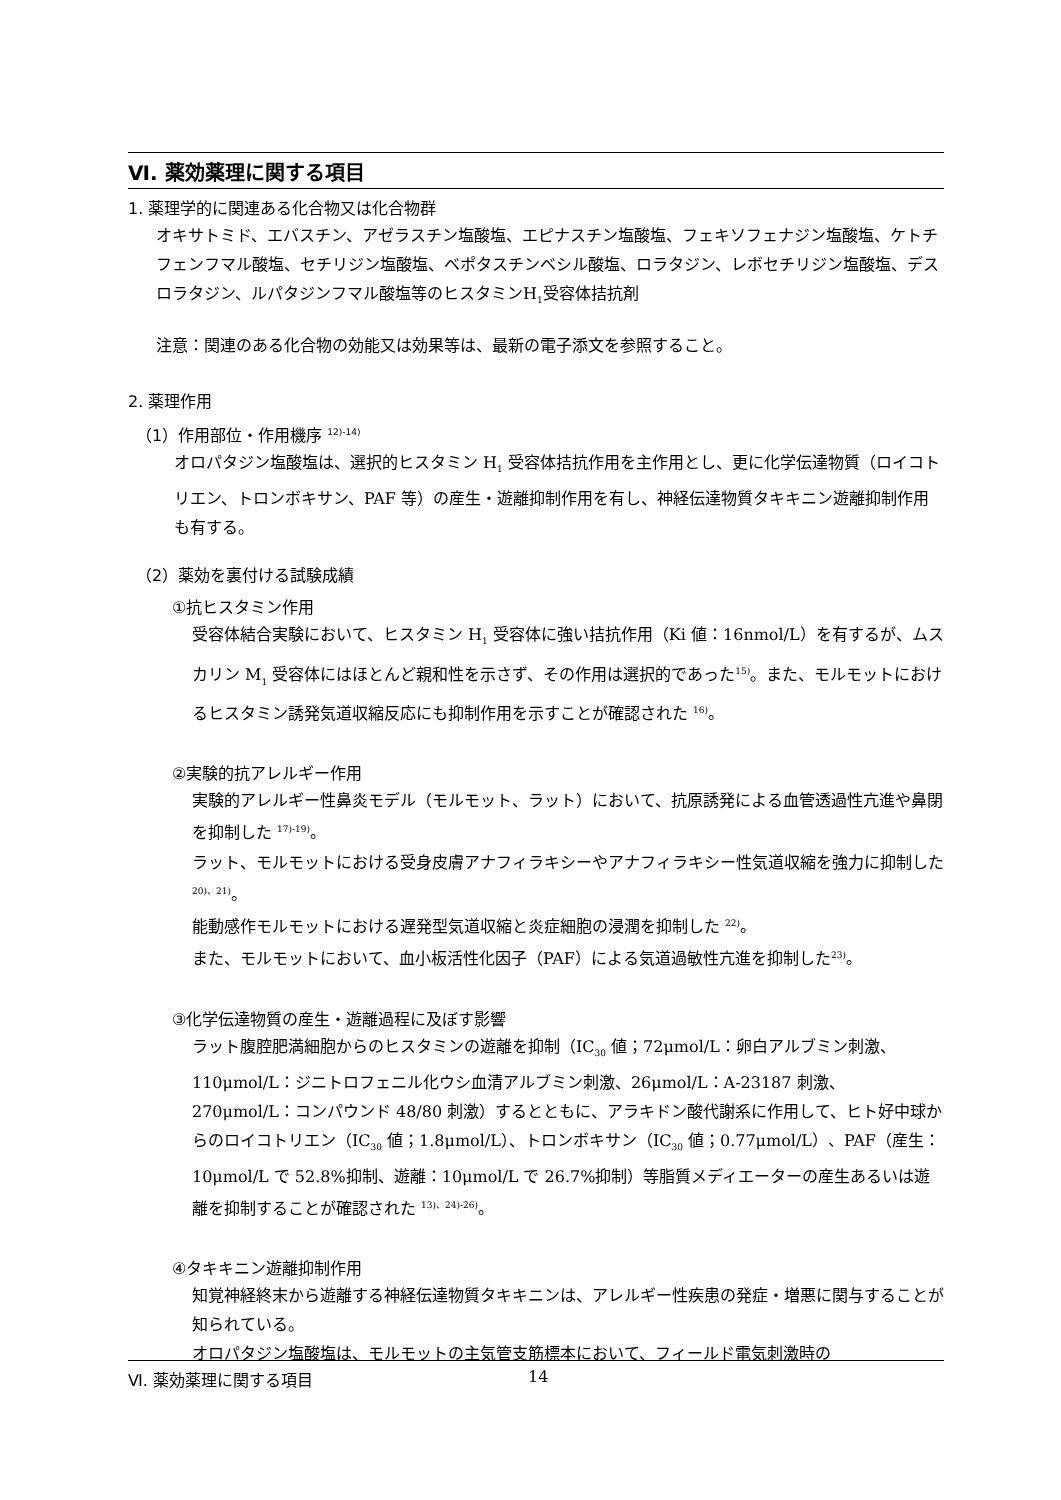Ⅵ. 薬効薬理に関する項目
1. 薬理学的に関連ある化合物又は化合物群
オキサトミド、エバスチン、アゼラスチン塩酸塩、エピナスチン塩酸塩、フェキソフェナジン塩酸塩、ケトチフェンフマル酸塩、セチリジン塩酸塩、ベポタスチンベシル酸塩、ロラタジン、レボセチリジン塩酸塩、デスロラタジン、ルパタジンフマル酸塩等のヒスタミンH<sub>1</sub>受容体拮抗剤
注意：関連のある化合物の効能又は効果等は、最新の電子添文を参照すること。
2. 薬理作用
（1）作用部位・作用機序 <sup>12)-14)</sup>
オロパタジン塩酸塩は、選択的ヒスタミン H<sub>1</sub> 受容体拮抗作用を主作用とし、更に化学伝達物質（ロイコトリエン、トロンボキサン、PAF 等）の産生・遊離抑制作用を有し、神経伝達物質タキキニン遊離抑制作用も有する。
（2）薬効を裏付ける試験成績
①抗ヒスタミン作用
受容体結合実験において、ヒスタミン H<sub>1</sub> 受容体に強い拮抗作用（Ki 値：16nmol/L）を有するが、ムスカリン M<sub>1</sub> 受容体にはほとんど親和性を示さず、その作用は選択的であった<sup>15)</sup>。また、モルモットにおけるヒスタミン誘発気道収縮反応にも抑制作用を示すことが確認された <sup>16)</sup>。
②実験的抗アレルギー作用
実験的アレルギー性鼻炎モデル（モルモット、ラット）において、抗原誘発による血管透過性亢進や鼻閉を抑制した <sup>17)-19)</sup>。
ラット、モルモットにおける受身皮膚アナフィラキシーやアナフィラキシー性気道収縮を強力に抑制した <sup>20)、21)</sup>。
能動感作モルモットにおける遅発型気道収縮と炎症細胞の浸潤を抑制した <sup>22)</sup>。
また、モルモットにおいて、血小板活性化因子（PAF）による気道過敏性亢進を抑制した<sup>23)</sup>。
③化学伝達物質の産生・遊離過程に及ぼす影響
ラット腹腔肥満細胞からのヒスタミンの遊離を抑制（IC<sub>30</sub> 値；72μmol/L：卵白アルブミン刺激、110μmol/L：ジニトロフェニル化ウシ血清アルブミン刺激、26μmol/L：A-23187 刺激、270μmol/L：コンパウンド 48/80 刺激）するとともに、アラキドン酸代謝系に作用して、ヒト好中球からのロイコトリエン（IC<sub>30</sub> 値；1.8μmol/L）、トロンボキサン（IC<sub>30</sub> 値；0.77μmol/L）、PAF（産生：10μmol/L で 52.8%抑制、遊離：10μmol/L で 26.7%抑制）等脂質メディエーターの産生あるいは遊離を抑制することが確認された <sup>13)、24)-26)</sup>。
④タキキニン遊離抑制作用
知覚神経終末から遊離する神経伝達物質タキキニンは、アレルギー性疾患の発症・増悪に関与することが知られている。
オロパタジン塩酸塩は、モルモットの主気管支筋標本において、フィールド電気刺激時の
Ⅵ. 薬効薬理に関する項目 14